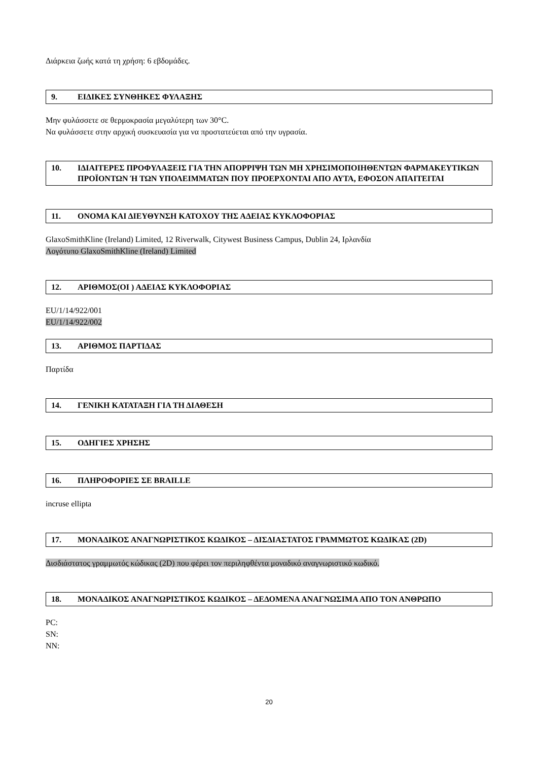Διάρκεια ζωής κατά τη χρήση: 6 εβδομάδες.
9. ΕΙΔΙΚΕΣ ΣΥΝΘΗΚΕΣ ΦΥΛΑΞΗΣ
Μην φυλάσσετε σε θερμοκρασία μεγαλύτερη των 30°C.
Να φυλάσσετε στην αρχική συσκευασία για να προστατεύεται από την υγρασία.
10. ΙΔΙΑΙΤΕΡΕΣ ΠΡΟΦΥΛΑΞΕΙΣ ΓΙΑ ΤΗΝ ΑΠΟΡΡΙΨΗ ΤΩΝ ΜΗ ΧΡΗΣΙΜΟΠΟΙΗΘΕΝΤΩΝ ΦΑΡΜΑΚΕΥΤΙΚΩΝ ΠΡΟΪΟΝΤΩΝ Ή ΤΩΝ ΥΠΟΛΕΙΜΜΑΤΩΝ ΠΟΥ ΠΡΟΕΡΧΟΝΤΑΙ ΑΠΟ ΑΥΤΑ, ΕΦΟΣΟΝ ΑΠΑΙΤΕΙΤΑΙ
11. ΟΝΟΜΑ ΚΑΙ ΔΙΕΥΘΥΝΣΗ ΚΑΤΟΧΟΥ ΤΗΣ ΑΔΕΙΑΣ ΚΥΚΛΟΦΟΡΙΑΣ
GlaxoSmithKline (Ireland) Limited, 12 Riverwalk, Citywest Business Campus, Dublin 24, Ιρλανδία
Λογότυπο GlaxoSmithKline (Ireland) Limited
12. ΑΡΙΘΜΟΣ(ΟΙ ) ΑΔΕΙΑΣ ΚΥΚΛΟΦΟΡΙΑΣ
EU/1/14/922/001
EU/1/14/922/002
13. ΑΡΙΘΜΟΣ ΠΑΡΤΙΔΑΣ
Παρτίδα
14. ΓΕΝΙΚΗ ΚΑΤΑΤΑΞΗ ΓΙΑ ΤΗ ΔΙΑΘΕΣΗ
15. ΟΔΗΓΙΕΣ ΧΡΗΣΗΣ
16. ΠΛΗΡΟΦΟΡΙΕΣ ΣΕ BRAILLE
incruse ellipta
17. ΜΟΝΑΔΙΚΟΣ ΑΝΑΓΝΩΡΙΣΤΙΚΟΣ ΚΩΔΙΚΟΣ – ΔΙΣΔΙΑΣΤΑΤΟΣ ΓΡΑΜΜΩΤΟΣ ΚΩΔΙΚΑΣ (2D)
Δισδιάστατος γραμμωτός κώδικας (2D) που φέρει τον περιληφθέντα μοναδικό αναγνωριστικό κωδικό.
18. ΜΟΝΑΔΙΚΟΣ ΑΝΑΓΝΩΡΙΣΤΙΚΟΣ ΚΩΔΙΚΟΣ – ΔΕΔΟΜΕΝΑ ΑΝΑΓΝΩΣΙΜΑ ΑΠΟ ΤΟΝ ΑΝΘΡΩΠΟ
PC:
SN:
NN:
20